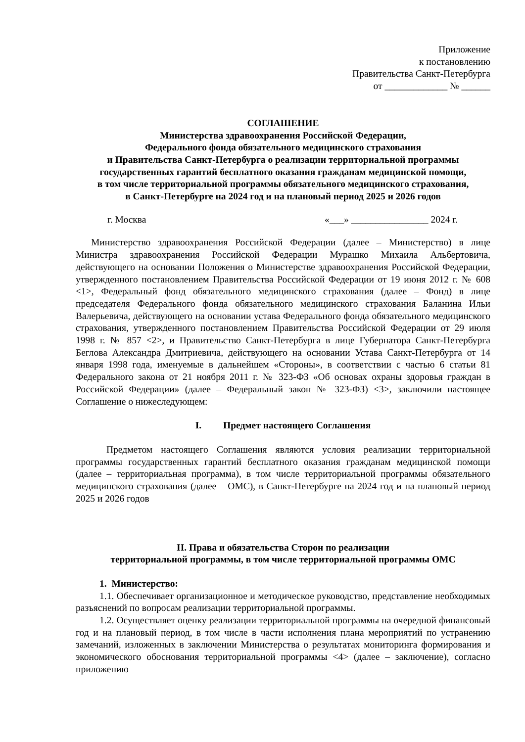Приложение
к постановлению
Правительства Санкт-Петербурга
от _____________ № ______
СОГЛАШЕНИЕ
Министерства здравоохранения Российской Федерации,
Федерального фонда обязательного медицинского страхования
и Правительства Санкт-Петербурга о реализации территориальной программы
государственных гарантий бесплатного оказания гражданам медицинской помощи,
в том числе территориальной программы обязательного медицинского страхования,
в Санкт-Петербурге на 2024 год и на плановый период 2025 и 2026 годов
г. Москва «___» ________________ 2024 г.
Министерство здравоохранения Российской Федерации (далее – Министерство) в лице Министра здравоохранения Российской Федерации Мурашко Михаила Альбертовича, действующего на основании Положения о Министерстве здравоохранения Российской Федерации, утвержденного постановлением Правительства Российской Федерации от 19 июня 2012 г. № 608 <1>, Федеральный фонд обязательного медицинского страхования (далее – Фонд) в лице председателя Федерального фонда обязательного медицинского страхования Баланина Ильи Валерьевича, действующего на основании устава Федерального фонда обязательного медицинского страхования, утвержденного постановлением Правительства Российской Федерации от 29 июля 1998 г. № 857 <2>, и Правительство Санкт-Петербурга в лице Губернатора Санкт-Петербурга Беглова Александра Дмитриевича, действующего на основании Устава Санкт-Петербурга от 14 января 1998 года, именуемые в дальнейшем «Стороны», в соответствии с частью 6 статьи 81 Федерального закона от 21 ноября 2011 г. № 323-ФЗ «Об основах охраны здоровья граждан в Российской Федерации» (далее – Федеральный закон № 323-ФЗ) <3>, заключили настоящее Соглашение о нижеследующем:
I. Предмет настоящего Соглашения
Предметом настоящего Соглашения являются условия реализации территориальной программы государственных гарантий бесплатного оказания гражданам медицинской помощи (далее – территориальная программа), в том числе территориальной программы обязательного медицинского страхования (далее – ОМС), в Санкт-Петербурге на 2024 год и на плановый период 2025 и 2026 годов
II. Права и обязательства Сторон по реализации
территориальной программы, в том числе территориальной программы ОМС
1. Министерство:
1.1. Обеспечивает организационное и методическое руководство, представление необходимых разъяснений по вопросам реализации территориальной программы.
1.2. Осуществляет оценку реализации территориальной программы на очередной финансовый год и на плановый период, в том числе в части исполнения плана мероприятий по устранению замечаний, изложенных в заключении Министерства о результатах мониторинга формирования и экономического обоснования территориальной программы <4> (далее – заключение), согласно приложению